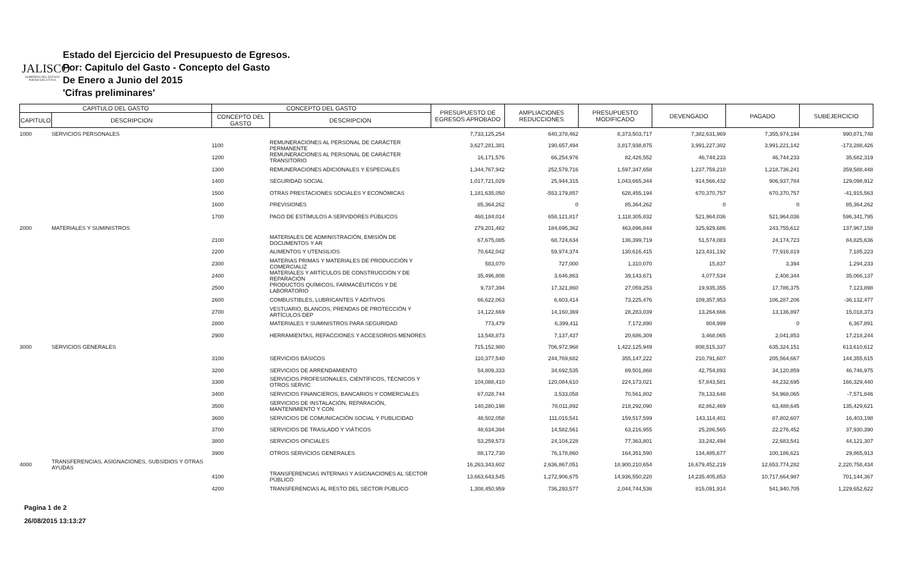JALISCO
GOBIERNO DEL ESTADO
PODER EJECUTIVO
Estado del Ejercicio del Presupuesto de Egresos.
Por: Capitulo del Gasto - Concepto del Gasto
De Enero a Junio del 2015
'Cifras preliminares'
| CAPITULO DEL GASTO | | CONCEPTO DEL GASTO | | PRESUPUESTO DE EGRESOS APROBADO | AMPLIACIONES REDUCCIONES | PRESUPUESTO MODIFICADO | DEVENGADO | PAGADO | SUBEJERCICIO |
| --- | --- | --- | --- | --- | --- | --- | --- | --- | --- |
| CAPITULO | DESCRIPCION | CONCEPTO DEL GASTO | DESCRIPCION | | | | | | |
| 1000 | SERVICIOS PERSONALES | | | 7,733,125,254 | 640,378,462 | 8,373,503,717 | 7,382,631,969 | 7,355,974,194 | 990,871,748 |
| | | 1100 | REMUNERACIONES AL PERSONAL DE CARÁCTER PERMANENTE | 3,627,281,381 | 190,657,494 | 3,817,938,875 | 3,991,227,302 | 3,991,221,142 | -173,288,426 |
| | | 1200 | REMUNERACIONES AL PERSONAL DE CARÁCTER TRANSITORIO | 16,171,576 | 66,254,976 | 82,426,552 | 46,744,233 | 46,744,233 | 35,682,319 |
| | | 1300 | REMUNERACIONES ADICIONALES Y ESPECIALES | 1,344,767,942 | 252,579,716 | 1,597,347,658 | 1,237,759,210 | 1,218,736,241 | 359,588,448 |
| | | 1400 | SEGURIDAD SOCIAL | 1,017,721,029 | 25,944,315 | 1,043,665,344 | 914,566,432 | 906,937,784 | 129,098,912 |
| | | 1500 | OTRAS PRESTACIONES SOCIALES Y ECONÓMICAS | 1,181,635,050 | -553,179,857 | 628,455,194 | 670,370,757 | 670,370,757 | -41,915,563 |
| | | 1600 | PREVISIONES | 85,364,262 | 0 | 85,364,262 | 0 | 0 | 85,364,262 |
| | | 1700 | PAGO DE ESTÍMULOS A SERVIDORES PÚBLICOS | 460,184,014 | 658,121,817 | 1,118,305,832 | 521,964,036 | 521,964,036 | 596,341,795 |
| 2000 | MATERIALES Y SUMINISTROS | | | 279,201,482 | 184,695,362 | 463,896,844 | 325,929,686 | 243,755,612 | 137,967,158 |
| | | 2100 | MATERIALES DE ADMINISTRACIÓN, EMISIÓN DE DOCUMENTOS Y AR | 67,675,085 | 68,724,634 | 136,399,719 | 51,574,083 | 24,174,723 | 84,825,636 |
| | | 2200 | ALIMENTOS Y UTENSILIOS | 70,642,042 | 59,974,374 | 130,616,415 | 123,431,192 | 77,916,819 | 7,185,223 |
| | | 2300 | MATERIAS PRIMAS Y MATERIALES DE PRODUCCIÓN Y COMERCIALIZ | 583,070 | 727,000 | 1,310,070 | 15,837 | 3,394 | 1,294,233 |
| | | 2400 | MATERIALES Y ARTÍCULOS DE CONSTRUCCIÓN Y DE REPARACIÓN | 35,496,808 | 3,646,863 | 39,143,671 | 4,077,534 | 2,408,344 | 35,066,137 |
| | | 2500 | PRODUCTOS QUÍMICOS, FARMACÉUTICOS Y DE LABORATORIO | 9,737,394 | 17,321,860 | 27,059,253 | 19,935,355 | 17,786,375 | 7,123,898 |
| | | 2600 | COMBUSTIBLES, LUBRICANTES Y ADITIVOS | 66,622,063 | 6,603,414 | 73,225,476 | 109,357,953 | 106,287,206 | -36,132,477 |
| | | 2700 | VESTUARIO, BLANCOS, PRENDAS DE PROTECCIÓN Y ARTÍCULOS DEP | 14,122,669 | 14,160,369 | 28,283,039 | 13,264,666 | 13,136,897 | 15,018,373 |
| | | 2800 | MATERIALES Y SUMINISTROS PARA SEGURIDAD | 773,479 | 6,399,411 | 7,172,890 | 804,999 | 0 | 6,367,891 |
| | | 2900 | HERRAMIENTAS, REFACCIONES Y ACCESORIOS MENORES | 13,548,873 | 7,137,437 | 20,686,309 | 3,468,065 | 2,041,853 | 17,218,244 |
| 3000 | SERVICIOS GENERALES | | | 715,152,980 | 706,972,968 | 1,422,125,949 | 808,515,337 | 635,324,151 | 613,610,612 |
| | | 3100 | SERVICIOS BÁSICOS | 110,377,540 | 244,769,682 | 355,147,222 | 210,791,607 | 205,564,667 | 144,355,615 |
| | | 3200 | SERVICIOS DE ARRENDAMIENTO | 54,809,333 | 34,692,535 | 89,501,868 | 42,754,893 | 34,120,859 | 46,746,975 |
| | | 3300 | SERVICIOS PROFESIONALES, CIENTÍFICOS, TÉCNICOS Y OTROS SERVIC | 104,088,410 | 120,084,610 | 224,173,021 | 57,843,581 | 44,232,695 | 166,329,440 |
| | | 3400 | SERVICIOS FINANCIEROS, BANCARIOS Y COMERCIALES | 67,028,744 | 3,533,058 | 70,561,802 | 78,133,648 | 54,968,065 | -7,571,846 |
| | | 3500 | SERVICIOS DE INSTALACIÓN, REPARACIÓN, MANTENIMIENTO Y CON | 140,280,198 | 78,011,892 | 218,292,090 | 82,862,469 | 63,488,645 | 135,429,621 |
| | | 3600 | SERVICIOS DE COMUNICACIÓN SOCIAL Y PUBLICIDAD | 48,502,058 | 111,015,541 | 159,517,599 | 143,114,401 | 87,802,607 | 16,403,198 |
| | | 3700 | SERVICIOS DE TRASLADO Y VIÁTICOS | 48,634,394 | 14,582,561 | 63,216,955 | 25,286,565 | 22,276,452 | 37,930,390 |
| | | 3800 | SERVICIOS OFICIALES | 53,259,573 | 24,104,228 | 77,363,801 | 33,242,494 | 22,683,541 | 44,121,307 |
| | | 3900 | OTROS SERVICIOS GENERALES | 88,172,730 | 76,178,860 | 164,351,590 | 134,485,677 | 100,186,621 | 29,865,913 |
| 4000 | TRANSFERENCIAS, ASIGNACIONES, SUBSIDIOS Y OTRAS AYUDAS | | | 16,263,343,602 | 2,636,867,051 | 18,900,210,654 | 16,679,452,219 | 12,653,774,282 | 2,220,758,434 |
| | | 4100 | TRANSFERENCIAS INTERNAS Y ASIGNACIONES AL SECTOR PÚBLICO | 13,663,643,545 | 1,272,906,675 | 14,936,550,220 | 14,235,405,853 | 10,717,664,987 | 701,144,367 |
| | | 4200 | TRANSFERENCIAS AL RESTO DEL SECTOR PÚBLICO | 1,308,450,959 | 736,293,577 | 2,044,744,536 | 815,091,914 | 541,940,705 | 1,229,652,622 |
Pagina 1 de 2
26/08/2015 13:13:27